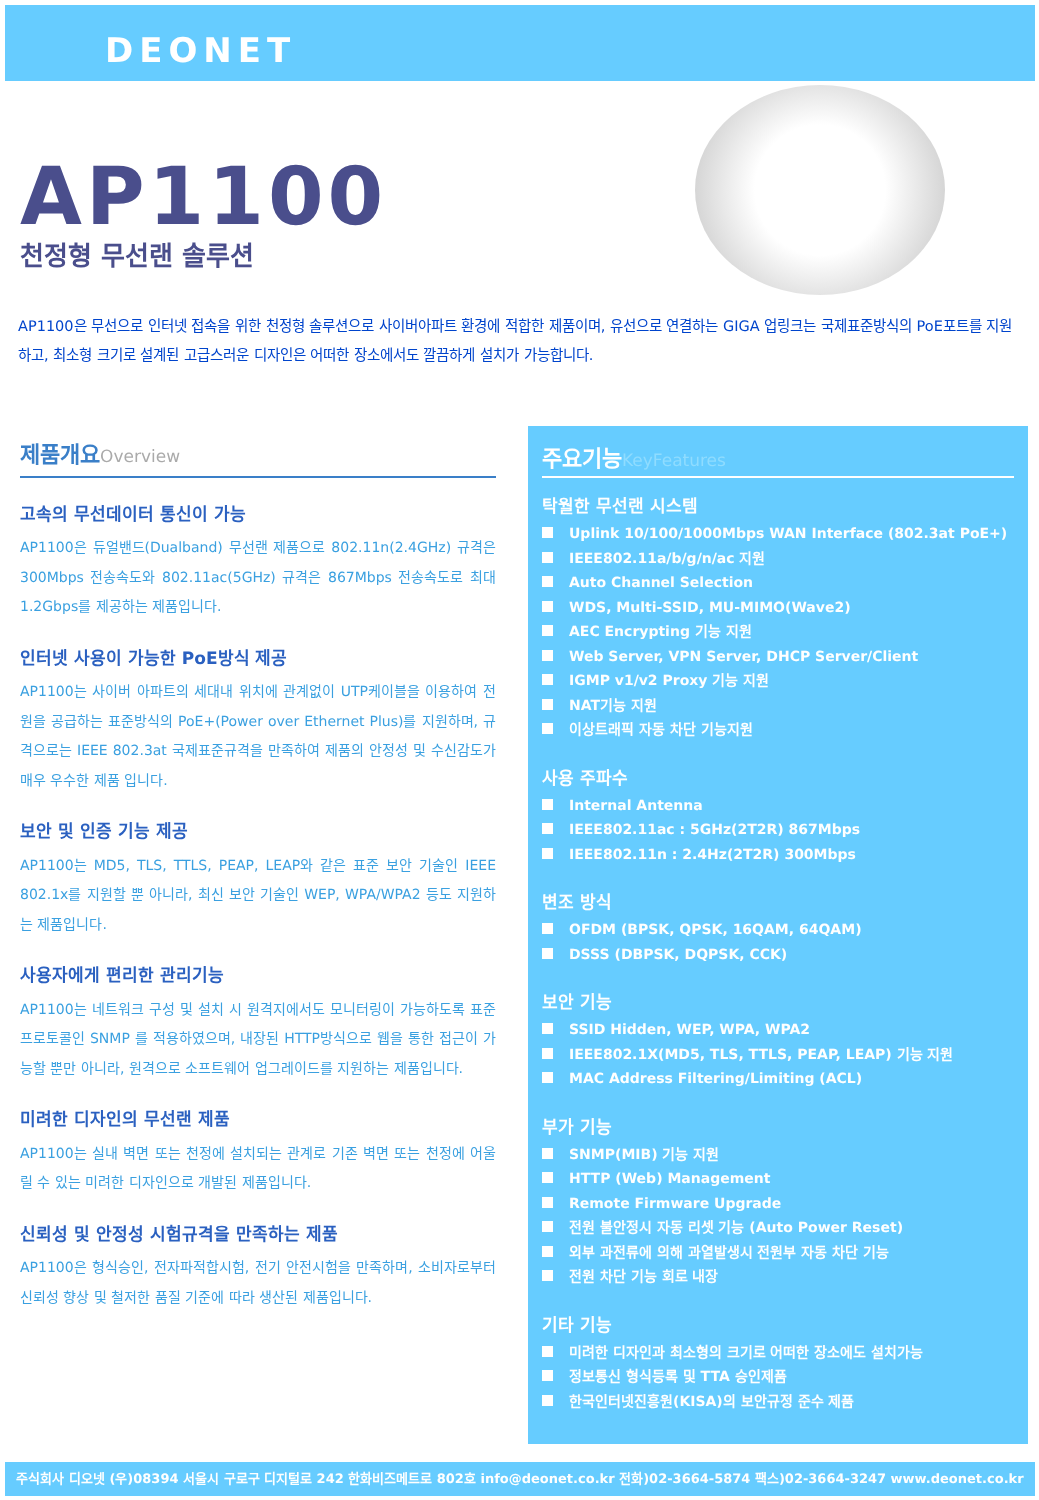DEONET
AP1100
천정형 무선랜 솔루션
AP1100은 무선으로 인터넷 접속을 위한 천정형 솔루션으로 사이버아파트 환경에 적합한 제품이며, 유선으로 연결하는 GIGA 업링크는 국제표준방식의 PoE포트를 지원하고, 최소형 크기로 설계된 고급스러운 디자인은 어떠한 장소에서도 깔끔하게 설치가 가능합니다.
제품개요Overview
고속의 무선데이터 통신이 가능
AP1100은 듀얼밴드(Dualband) 무선랜 제품으로 802.11n(2.4GHz) 규격은 300Mbps 전송속도와 802.11ac(5GHz) 규격은 867Mbps 전송속도로 최대 1.2Gbps를 제공하는 제품입니다.
인터넷 사용이 가능한 PoE방식 제공
AP1100는 사이버 아파트의 세대내 위치에 관계없이 UTP케이블을 이용하여 전원을 공급하는 표준방식의 PoE+(Power over Ethernet Plus)를 지원하며, 규격으로는 IEEE 802.3at 국제표준규격을 만족하여 제품의 안정성 및 수신감도가 매우 우수한 제품 입니다.
보안 및 인증 기능 제공
AP1100는 MD5, TLS, TTLS, PEAP, LEAP와 같은 표준 보안 기술인 IEEE 802.1x를 지원할 뿐 아니라, 최신 보안 기술인 WEP, WPA/WPA2 등도 지원하는 제품입니다.
사용자에게 편리한 관리기능
AP1100는 네트워크 구성 및 설치 시 원격지에서도 모니터링이 가능하도록 표준 프로토콜인 SNMP 를 적용하였으며, 내장된 HTTP방식으로 웹을 통한 접근이 가능할 뿐만 아니라, 원격으로 소프트웨어 업그레이드를 지원하는 제품입니다.
미려한 디자인의 무선랜 제품
AP1100는 실내 벽면 또는 천정에 설치되는 관계로 기존 벽면 또는 천정에 어울릴 수 있는 미려한 디자인으로 개발된 제품입니다.
신뢰성 및 안정성 시험규격을 만족하는 제품
AP1100은 형식승인, 전자파적합시험, 전기 안전시험을 만족하며, 소비자로부터 신뢰성 향상 및 철저한 품질 기준에 따라 생산된 제품입니다.
주요기능KeyFeatures
탁월한 무선랜 시스템
Uplink 10/100/1000Mbps WAN Interface (802.3at PoE+)
IEEE802.11a/b/g/n/ac 지원
Auto Channel Selection
WDS, Multi-SSID, MU-MIMO(Wave2)
AEC Encrypting 기능 지원
Web Server, VPN Server, DHCP Server/Client
IGMP v1/v2 Proxy 기능 지원
NAT기능 지원
이상트래픽 자동 차단 기능지원
사용 주파수
Internal Antenna
IEEE802.11ac : 5GHz(2T2R) 867Mbps
IEEE802.11n : 2.4Hz(2T2R) 300Mbps
변조 방식
OFDM (BPSK, QPSK, 16QAM, 64QAM)
DSSS (DBPSK, DQPSK, CCK)
보안 기능
SSID Hidden, WEP, WPA, WPA2
IEEE802.1X(MD5, TLS, TTLS, PEAP, LEAP) 기능 지원
MAC Address Filtering/Limiting (ACL)
부가 기능
SNMP(MIB) 기능 지원
HTTP (Web) Management
Remote Firmware Upgrade
전원 불안정시 자동 리셋 기능 (Auto Power Reset)
외부 과전류에 의해 과열발생시 전원부 자동 차단 기능
전원 차단 기능 회로 내장
기타 기능
미려한 디자인과 최소형의 크기로 어떠한 장소에도 설치가능
정보통신 형식등록 및 TTA 승인제품
한국인터넷진흥원(KISA)의 보안규정 준수 제품
주식회사 디오넷 (우)08394 서울시 구로구 디지털로 242 한화비즈메트로 802호 info@deonet.co.kr 전화)02-3664-5874 팩스)02-3664-3247 www.deonet.co.kr